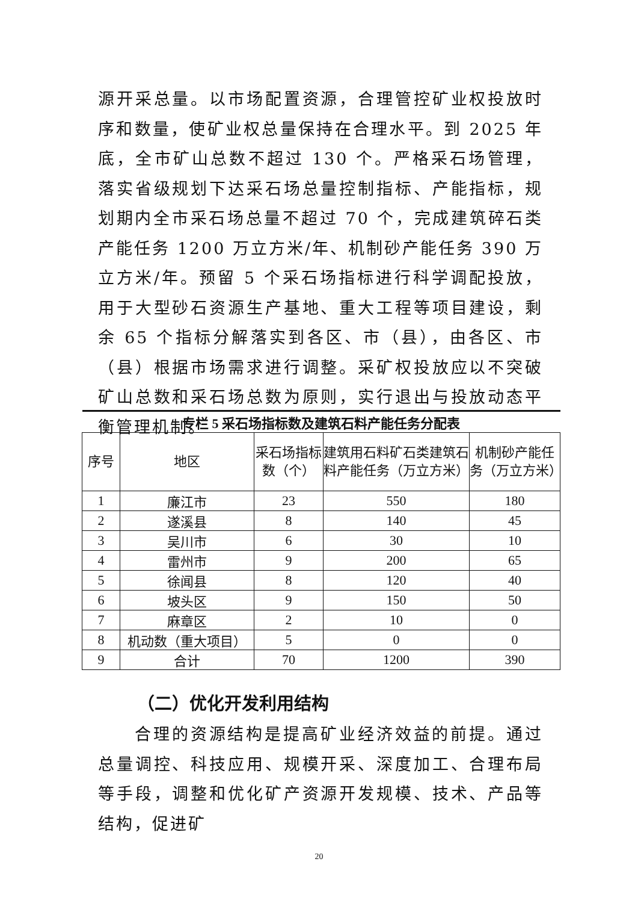源开采总量。以市场配置资源，合理管控矿业权投放时序和数量，使矿业权总量保持在合理水平。到 2025 年底，全市矿山总数不超过 130 个。严格采石场管理，落实省级规划下达采石场总量控制指标、产能指标，规划期内全市采石场总量不超过 70 个，完成建筑碎石类产能任务 1200 万立方米/年、机制砂产能任务 390 万立方米/年。预留 5 个采石场指标进行科学调配投放，用于大型砂石资源生产基地、重大工程等项目建设，剩余 65 个指标分解落实到各区、市（县），由各区、市（县）根据市场需求进行调整。采矿权投放应以不突破矿山总数和采石场总数为原则，实行退出与投放动态平衡管理机制。
| 专栏 5 采石场指标数及建筑石料产能任务分配表 | | | | |
| 序号 | 地区 | 采石场指标数（个） | 建筑用石料矿石类建筑石料产能任务（万立方米） | 机制砂产能任务（万立方米） |
| 1 | 廉江市 | 23 | 550 | 180 |
| 2 | 遂溪县 | 8 | 140 | 45 |
| 3 | 吴川市 | 6 | 30 | 10 |
| 4 | 雷州市 | 9 | 200 | 65 |
| 5 | 徐闻县 | 8 | 120 | 40 |
| 6 | 坡头区 | 9 | 150 | 50 |
| 7 | 麻章区 | 2 | 10 | 0 |
| 8 | 机动数（重大项目） | 5 | 0 | 0 |
| 9 | 合计 | 70 | 1200 | 390 |
（二）优化开发利用结构
  合理的资源结构是提高矿业经济效益的前提。通过总量调控、科技应用、规模开采、深度加工、合理布局等手段，调整和优化矿产资源开发规模、技术、产品等结构，促进矿
20